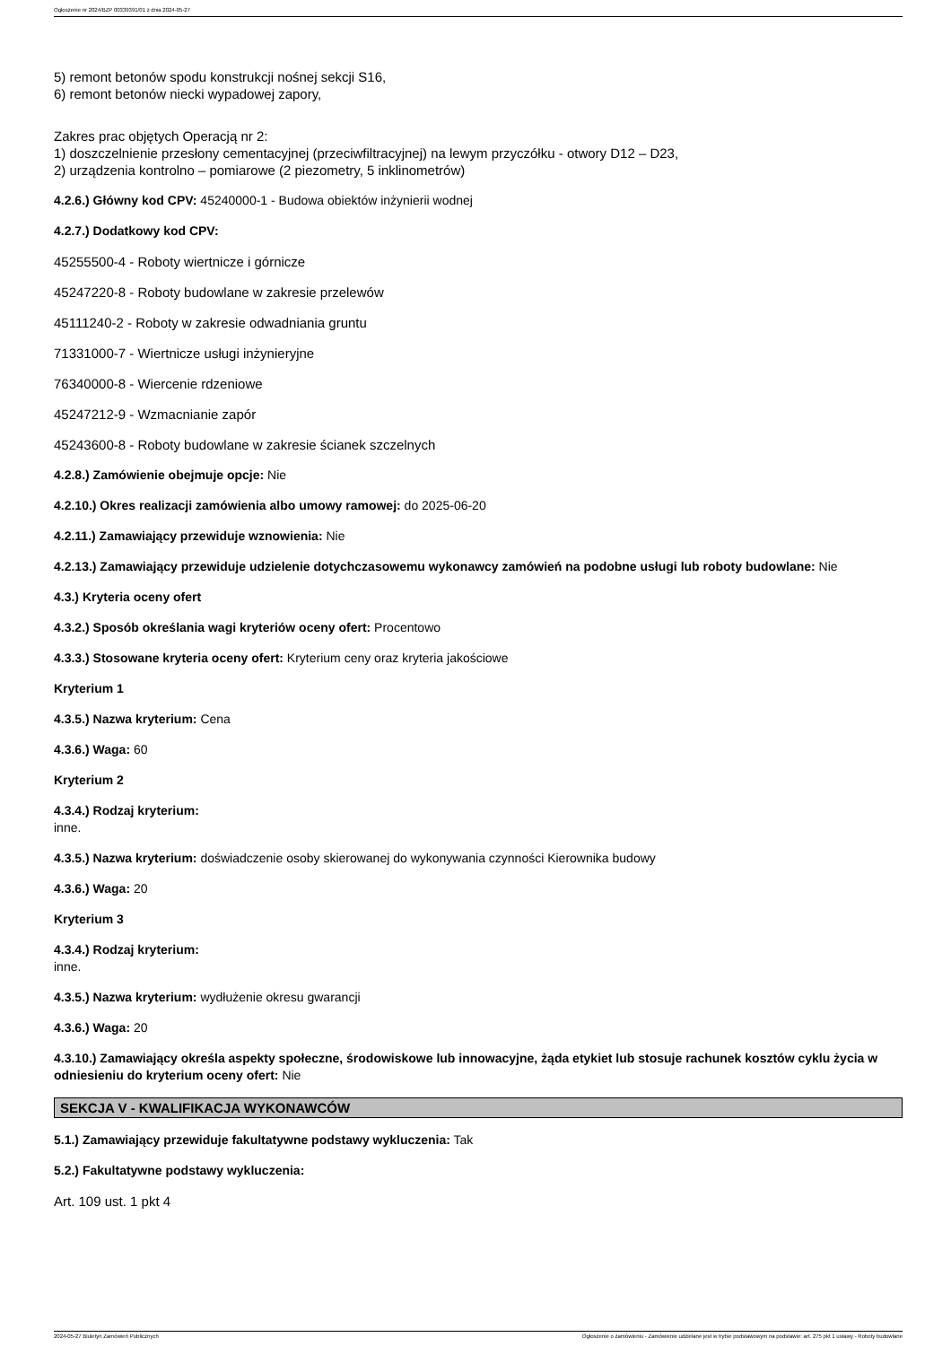Ogłoszenie nr 2024/BZP 00339391/01 z dnia 2024-05-27
5) remont betonów spodu konstrukcji nośnej sekcji S16,
6) remont betonów niecki wypadowej zapory,
Zakres prac objętych Operacją nr 2:
1) doszczelnienie przesłony cementacyjnej (przeciwfiltracyjnej) na lewym przyczółku - otwory D12 – D23,
2) urządzenia kontrolno – pomiarowe (2 piezometry, 5 inklinometrów)
4.2.6.) Główny kod CPV: 45240000-1 - Budowa obiektów inżynierii wodnej
4.2.7.) Dodatkowy kod CPV:
45255500-4 - Roboty wiertnicze i górnicze
45247220-8 - Roboty budowlane w zakresie przelewów
45111240-2 - Roboty w zakresie odwadniania gruntu
71331000-7 - Wiertnicze usługi inżynieryjne
76340000-8 - Wiercenie rdzeniowe
45247212-9 - Wzmacnianie zapór
45243600-8 - Roboty budowlane w zakresie ścianek szczelnych
4.2.8.) Zamówienie obejmuje opcje: Nie
4.2.10.) Okres realizacji zamówienia albo umowy ramowej: do 2025-06-20
4.2.11.) Zamawiający przewiduje wznowienia: Nie
4.2.13.) Zamawiający przewiduje udzielenie dotychczasowemu wykonawcy zamówień na podobne usługi lub roboty budowlane: Nie
4.3.) Kryteria oceny ofert
4.3.2.) Sposób określania wagi kryteriów oceny ofert: Procentowo
4.3.3.) Stosowane kryteria oceny ofert: Kryterium ceny oraz kryteria jakościowe
Kryterium 1
4.3.5.) Nazwa kryterium: Cena
4.3.6.) Waga: 60
Kryterium 2
4.3.4.) Rodzaj kryterium:
inne.
4.3.5.) Nazwa kryterium: doświadczenie osoby skierowanej do wykonywania czynności Kierownika budowy
4.3.6.) Waga: 20
Kryterium 3
4.3.4.) Rodzaj kryterium:
inne.
4.3.5.) Nazwa kryterium: wydłużenie okresu gwarancji
4.3.6.) Waga: 20
4.3.10.) Zamawiający określa aspekty społeczne, środowiskowe lub innowacyjne, żąda etykiet lub stosuje rachunek kosztów cyklu życia w odniesieniu do kryterium oceny ofert: Nie
SEKCJA V - KWALIFIKACJA WYKONAWCÓW
5.1.) Zamawiający przewiduje fakultatywne podstawy wykluczenia: Tak
5.2.) Fakultatywne podstawy wykluczenia:
Art. 109 ust. 1 pkt 4
2024-05-27 Biuletyn Zamówień Publicznych Ogłoszenie o zamówieniu - Zamówienie udzielane jest w trybie podstawowym na podstawie: art. 275 pkt 1 ustawy - Roboty budowlane